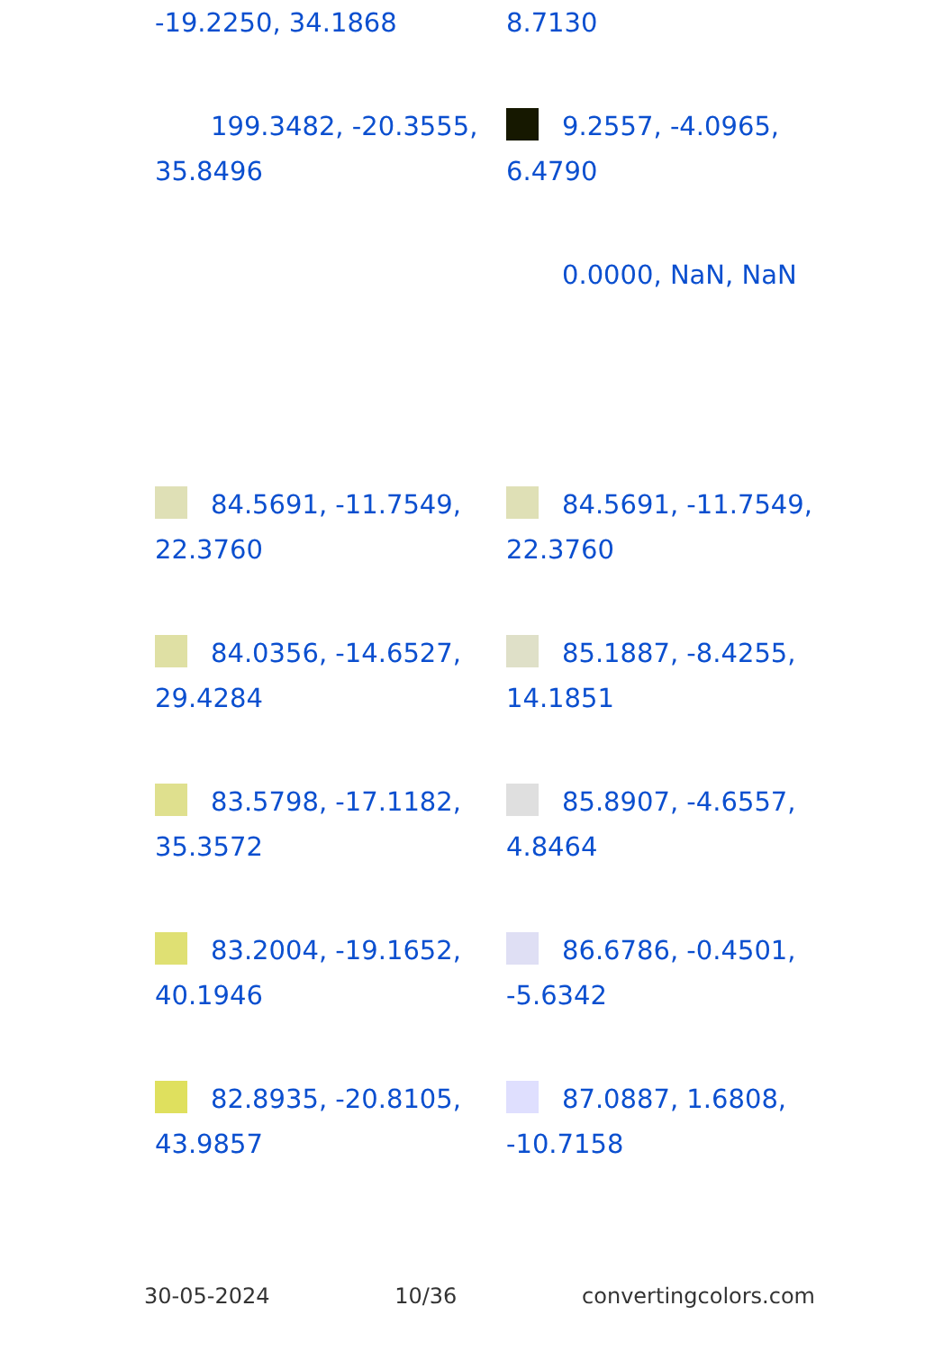-19.2250, 34.1868 8.7130
199.3482, -20.3555, 35.8496
9.2557, -4.0965, 6.4790
0.0000, NaN, NaN
84.5691, -11.7549, 22.3760
84.5691, -11.7549, 22.3760
84.0356, -14.6527, 29.4284
85.1887, -8.4255, 14.1851
83.5798, -17.1182, 35.3572
85.8907, -4.6557, 4.8464
83.2004, -19.1652, 40.1946
86.6786, -0.4501, -5.6342
82.8935, -20.8105, 43.9857
87.0887, 1.6808, -10.7158
30-05-2024 10/36 convertingcolors.com